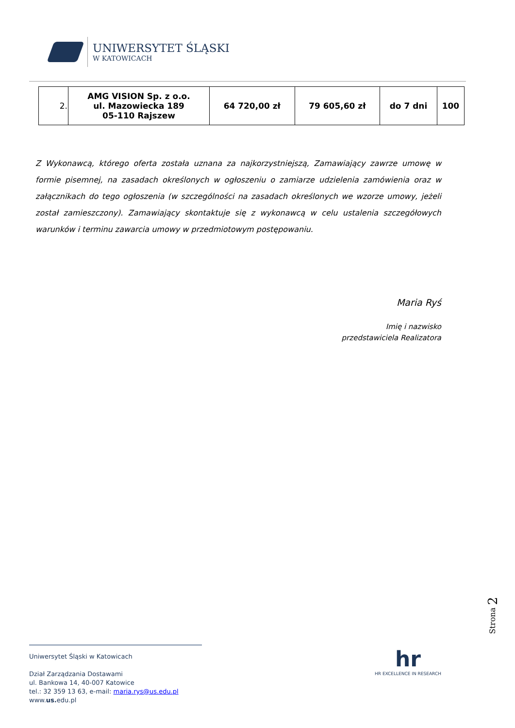UNIWERSYTET ŚLĄSKI
W KATOWICACH
| 2. | AMG VISION Sp. z o.o. ul. Mazowiecka 189 05-110 Rajszew | 64 720,00 zł | 79 605,60 zł | do 7 dni | 100 |
Z Wykonawcą, którego oferta została uznana za najkorzystniejszą, Zamawiający zawrze umowę w formie pisemnej, na zasadach określonych w ogłoszeniu o zamiarze udzielenia zamówienia oraz w załącznikach do tego ogłoszenia (w szczególności na zasadach określonych we wzorze umowy, jeżeli został zamieszczony). Zamawiający skontaktuje się z wykonawcą w celu ustalenia szczegółowych warunków i terminu zawarcia umowy w przedmiotowym postępowaniu.
Maria Ryś
Imię i nazwisko
przedstawiciela Realizatora
Strona 2
hr
HR EXCELLENCE IN RESEARCH
Uniwersytet Śląski w Katowicach
Dział Zarządzania Dostawami
ul. Bankowa 14, 40-007 Katowice
tel.: 32 359 13 63, e-mail: maria.rys@us.edu.pl
www.us. edu.pl